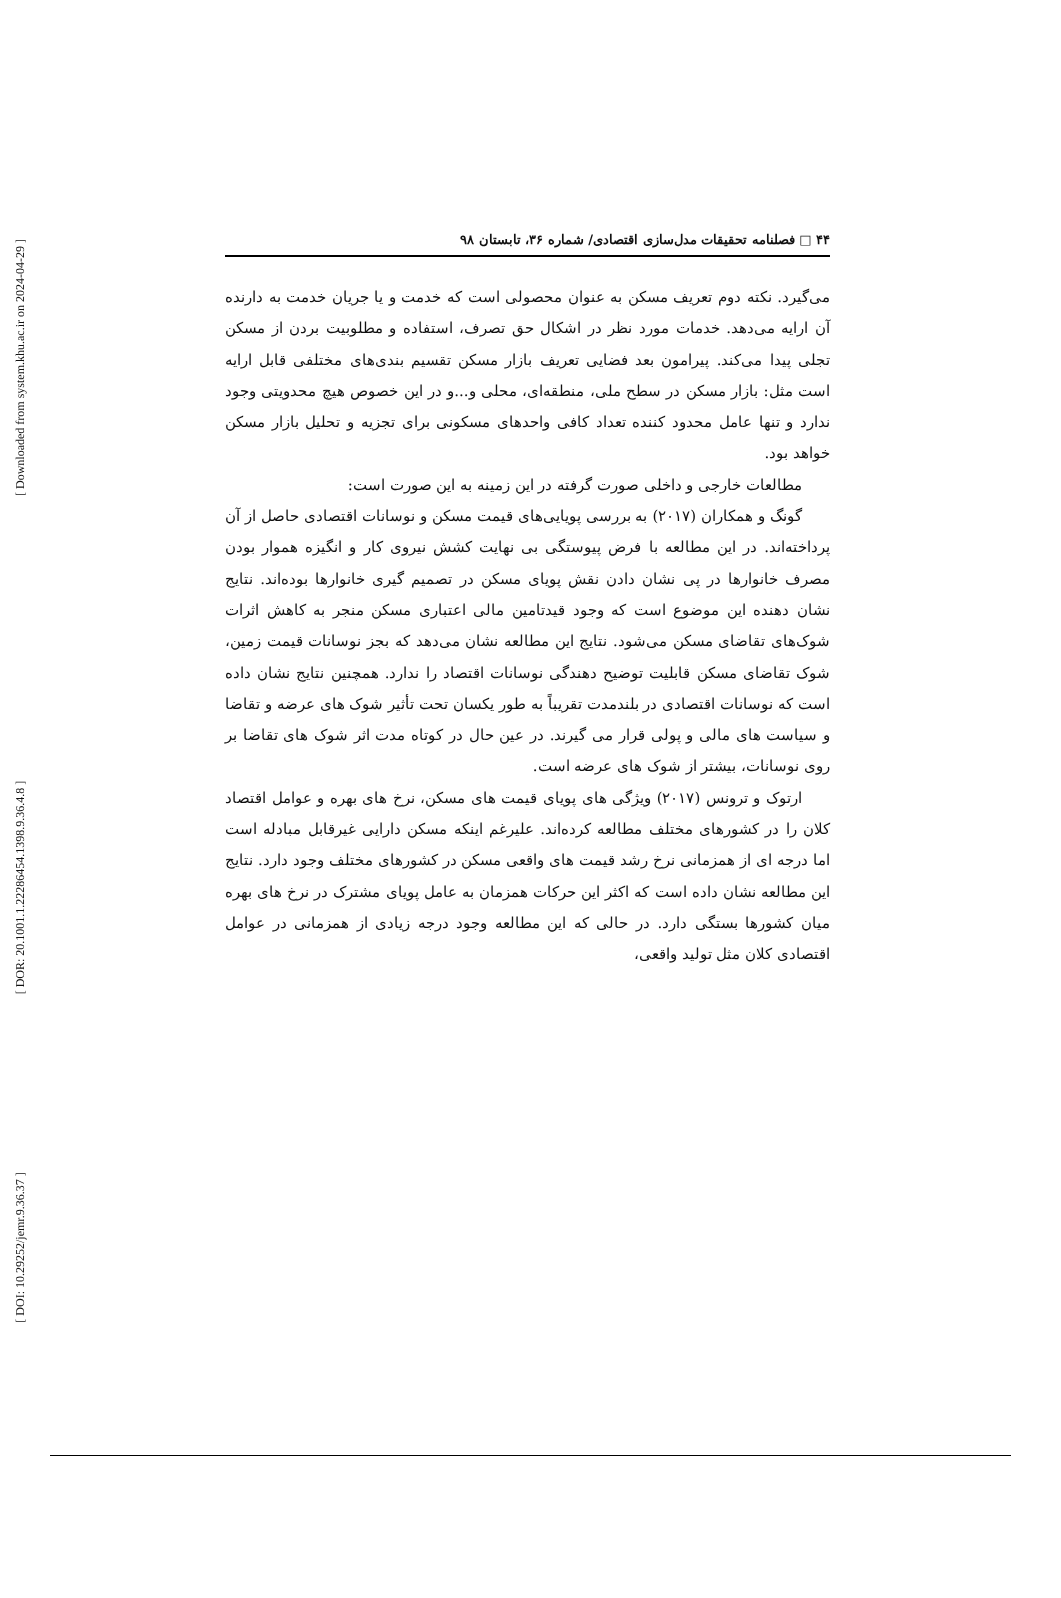[ Downloaded from system.khu.ac.ir on 2024-04-29 ]
[ DOR: 20.1001.1.22286454.1398.9.36.4.8 ]
[ DOI: 10.29252/jemr.9.36.37 ]
۴۴ □ فصلنامه تحقیقات مدل‌سازی اقتصادی/ شماره ۳۶، تابستان ۹۸
می‌گیرد. نکته دوم تعریف مسکن به عنوان محصولی است که خدمت و یا جریان خدمت به دارنده آن ارایه می‌دهد. خدمات مورد نظر در اشکال حق تصرف، استفاده و مطلوبیت بردن از مسکن تجلی پیدا می‌کند. پیرامون بعد فضایی تعریف بازار مسکن تقسیم بندی‌های مختلفی قابل ارایه است مثل: بازار مسکن در سطح ملی، منطقه‌ای، محلی و...و در این خصوص هیچ محدویتی وجود ندارد و تنها عامل محدود کننده تعداد کافی واحدهای مسکونی برای تجزیه و تحلیل بازار مسکن خواهد بود.
مطالعات خارجی و داخلی صورت گرفته در این زمینه به این صورت است:
گونگ و همکاران (۲۰۱۷) به بررسی پویایی‌های قیمت مسکن و نوسانات اقتصادی حاصل از آن پرداخته‌اند. در این مطالعه با فرض پیوستگی بی نهایت کشش نیروی کار و انگیزه هموار بودن مصرف خانوارها در پی نشان دادن نقش پویای مسکن در تصمیم گیری خانوارها بوده‌اند. نتایج نشان دهنده این موضوع است که وجود قیدتامین مالی اعتباری مسکن منجر به کاهش اثرات شوک‌های تقاضای مسکن می‌شود. نتایج این مطالعه نشان می‌دهد که بجز نوسانات قیمت زمین، شوک تقاضای مسکن قابلیت توضیح دهندگی نوسانات اقتصاد را ندارد. همچنین نتایج نشان داده است که نوسانات اقتصادی در بلندمدت تقریباً به طور یکسان تحت تأثیر شوک های عرضه و تقاضا و سیاست های مالی و پولی قرار می گیرند. در عین حال در کوتاه مدت اثر شوک های تقاضا بر روی نوسانات، بیشتر از شوک های عرضه است.
ارتوک و ترونس (۲۰۱۷) ویژگی های پویای قیمت های مسکن، نرخ های بهره و عوامل اقتصاد کلان را در کشورهای مختلف مطالعه کرده‌اند. علیرغم اینکه مسکن دارایی غیرقابل مبادله است اما درجه ای از همزمانی نرخ رشد قیمت های واقعی مسکن در کشورهای مختلف وجود دارد. نتایج این مطالعه نشان داده است که اکثر این حرکات همزمان به عامل پویای مشترک در نرخ های بهره میان کشورها بستگی دارد. در حالی که این مطالعه وجود درجه زیادی از همزمانی در عوامل اقتصادی کلان مثل تولید واقعی،